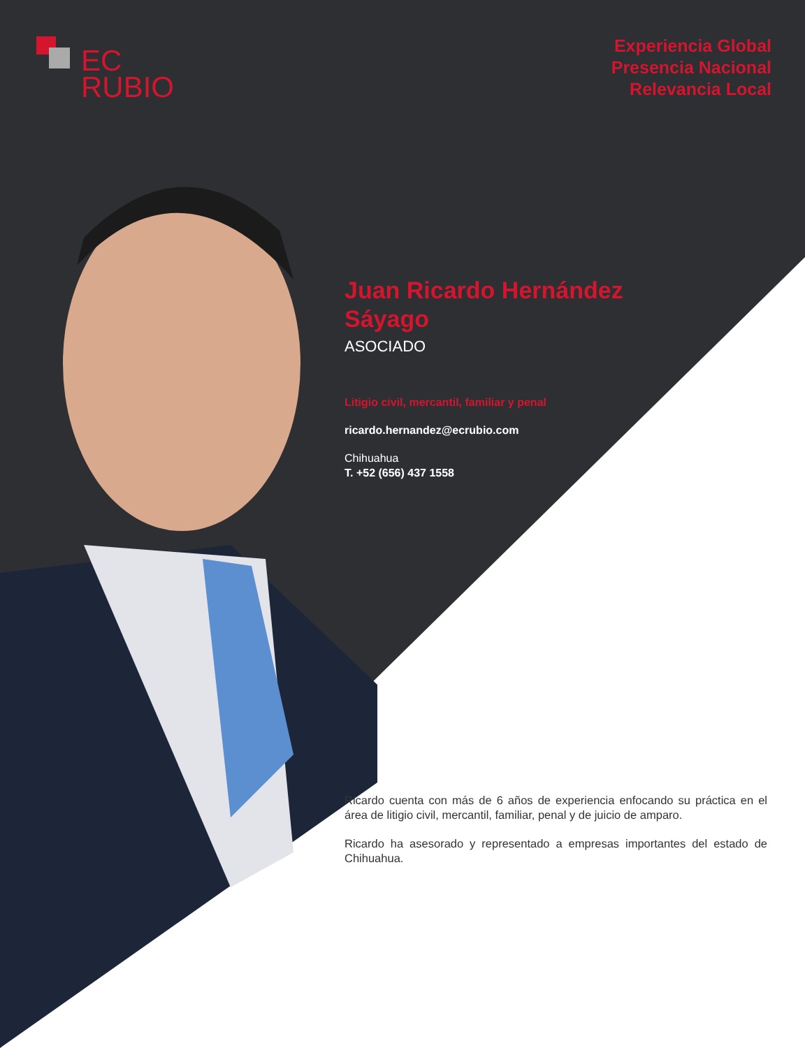EC
RUBIO
Experiencia Global
Presencia Nacional
Relevancia Local
Juan Ricardo Hernández Sáyago
ASOCIADO
Litigio civil, mercantil, familiar y penal
ricardo.hernandez@ecrubio.com
Chihuahua
T. +52 (656) 437 1558
Ricardo cuenta con más de 6 años de experiencia enfocando su práctica en el área de litigio civil, mercantil, familiar, penal y de juicio de amparo.
Ricardo ha asesorado y representado a empresas importantes del estado de Chihuahua.